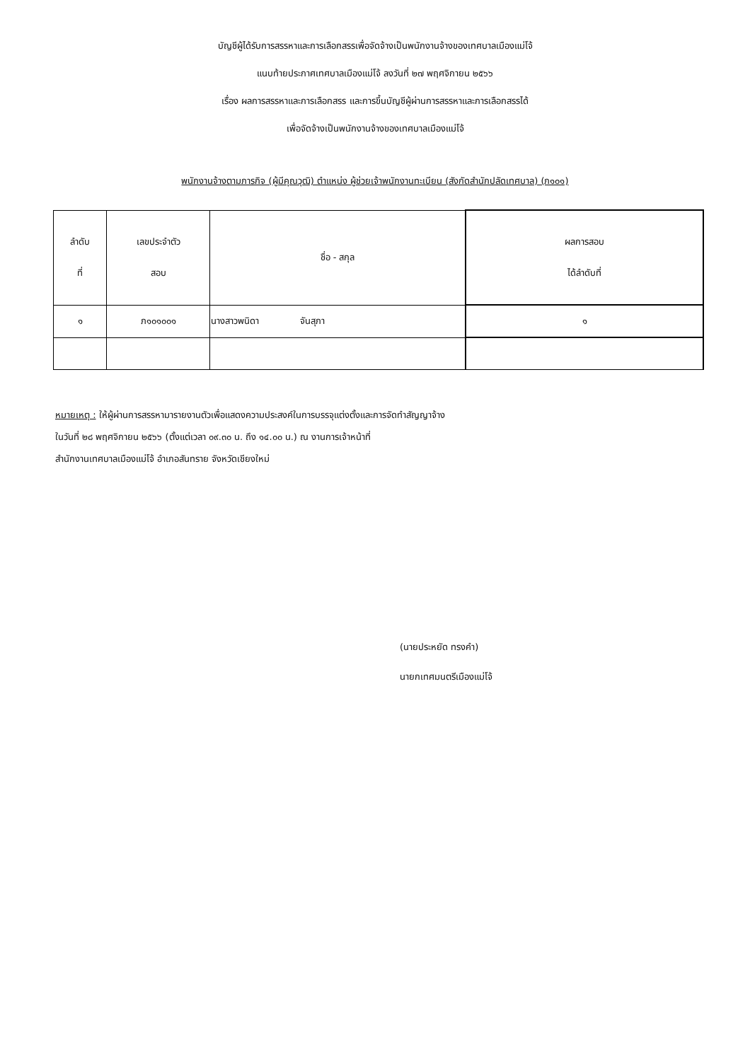บัญชีผู้ได้รับการสรรหาและการเลือกสรรเพื่อจัดจ้างเป็นพนักงานจ้างของเทศบาลเมืองแม่โจ้
แนบท้ายประกาศเทศบาลเมืองแม่โจ้ ลงวันที่ ๒๗ พฤศจิกายน ๒๕๖๖
เรื่อง ผลการสรรหาและการเลือกสรร และการขึ้นบัญชีผู้ผ่านการสรรหาและการเลือกสรรได้
เพื่อจัดจ้างเป็นพนักงานจ้างของเทศบาลเมืองแม่โจ้
พนักงานจ้างตามภารกิจ (ผู้มีคุณวุฒิ) ตำแหน่ง ผู้ช่วยเจ้าพนักงานทะเบียน (สังกัดสำนักปลัดเทศบาล) (ภ๑๐๑)
| ลำดับ ที่ | เลขประจำตัว สอบ | ชื่อ - สกุล | ผลการสอบ ได้ลำดับที่ |
| --- | --- | --- | --- |
| ๑ | ภ๑๐๑๐๐๑ | นางสาวพนิดา จันสุภา | ๑ |
หมายเหตุ : ให้ผู้ผ่านการสรรหามารายงานตัวเพื่อแสดงความประสงค์ในการบรรจุแต่งตั้งและการจัดทำสัญญาจ้าง
ในวันที่ ๒๘ พฤศจิกายน ๒๕๖๖ (ตั้งแต่เวลา ๐๙.๓๐ น. ถึง ๑๔.๐๐ น.) ณ งานการเจ้าหน้าที่
สำนักงานเทศบาลเมืองแม่โจ้ อำเภอสันทราย จังหวัดเชียงใหม่
(นายประหยัด ทรงคำ)
นายกเทศมนตรีเมืองแม่โจ้